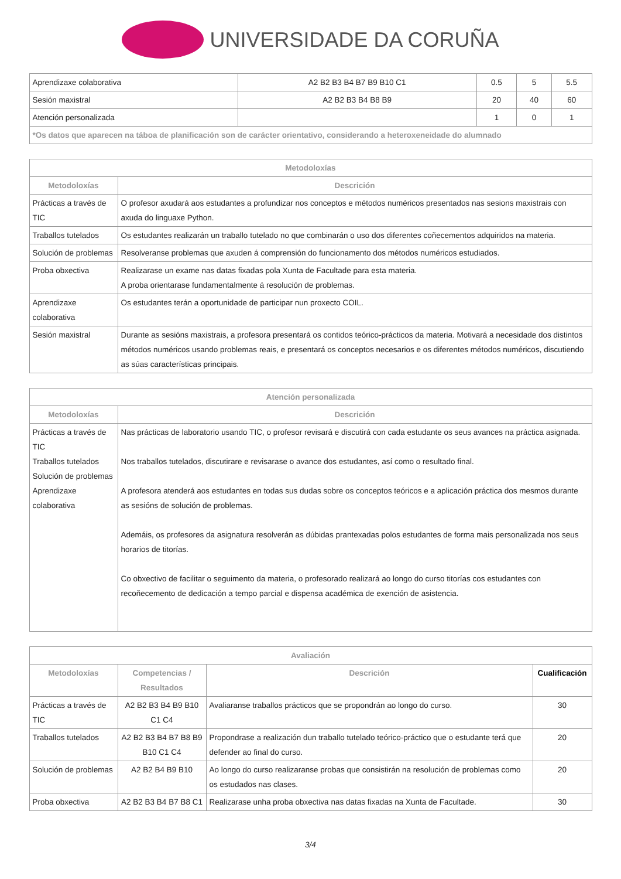UNIVERSIDADE DA CORUÑA
| Aprendizaxe colaborativa | A2 B2 B3 B4 B7 B9 B10 C1 | 0.5 | 5 | 5.5 |
| Sesión maxistral | A2 B2 B3 B4 B8 B9 | 20 | 40 | 60 |
| Atención personalizada | | 1 | 0 | 1 |
| *Os datos que aparecen na táboa de planificación son de carácter orientativo, considerando a heteroxeneidade do alumnado | | | | |
| Metodoloxías | |
| --- | --- |
| Metodoloxías | Descrición |
| Prácticas a través de TIC | O profesor axudará aos estudantes a profundizar nos conceptos e métodos numéricos presentados nas sesions maxistrais con axuda do linguaxe Python. |
| Traballos tutelados | Os estudantes realizarán un traballo tutelado no que combinarán o uso dos diferentes coñecementos adquiridos na materia. |
| Solución de problemas | Resolveranse problemas que axuden á comprensión do funcionamento dos métodos numéricos estudiados. |
| Proba obxectiva | Realizarase un exame nas datas fixadas pola Xunta de Facultade para esta materia. A proba orientarase fundamentalmente á resolución de problemas. |
| Aprendizaxe colaborativa | Os estudantes terán a oportunidade de participar nun proxecto COIL. |
| Sesión maxistral | Durante as sesións maxistrais, a profesora presentará os contidos teórico-prácticos da materia. Motivará a necesidade dos distintos métodos numéricos usando problemas reais, e presentará os conceptos necesarios e os diferentes métodos numéricos, discutiendo as súas características principais. |
| Atención personalizada | |
| --- | --- |
| Metodoloxías | Descrición |
| Prácticas a través de TIC Traballos tutelados Solución de problemas Aprendizaxe colaborativa | Nas prácticas de laboratorio usando TIC, o profesor revisará e discutirá con cada estudante os seus avances na práctica asignada. Nos traballos tutelados, discutirare e revisarase o avance dos estudantes, así como o resultado final. A profesora atenderá aos estudantes en todas sus dudas sobre os conceptos teóricos e a aplicación práctica dos mesmos durante as sesións de solución de problemas. Ademáis, os profesores da asignatura resolverán as dúbidas prantexadas polos estudantes de forma mais personalizada nos seus horarios de titorías. Co obxectivo de facilitar o seguimento da materia, o profesorado realizará ao longo do curso titorías cos estudantes con recoñecemento de dedicación a tempo parcial e dispensa académica de exención de asistencia. |
| Avaliación | | | |
| --- | --- | --- | --- |
| Metodoloxías | Competencias / Resultados | Descrición | Cualificación |
| Prácticas a través de TIC | A2 B2 B3 B4 B9 B10 C1 C4 | Avaliaranse traballos prácticos que se propondrán ao longo do curso. | 30 |
| Traballos tutelados | A2 B2 B3 B4 B7 B8 B9 B10 C1 C4 | Propondrase a realización dun traballo tutelado teórico-práctico que o estudante terá que defender ao final do curso. | 20 |
| Solución de problemas | A2 B2 B4 B9 B10 | Ao longo do curso realizaranse probas que consistirán na resolución de problemas como os estudados nas clases. | 20 |
| Proba obxectiva | A2 B2 B3 B4 B7 B8 C1 | Realizarase unha proba obxectiva nas datas fixadas na Xunta de Facultade. | 30 |
3/4